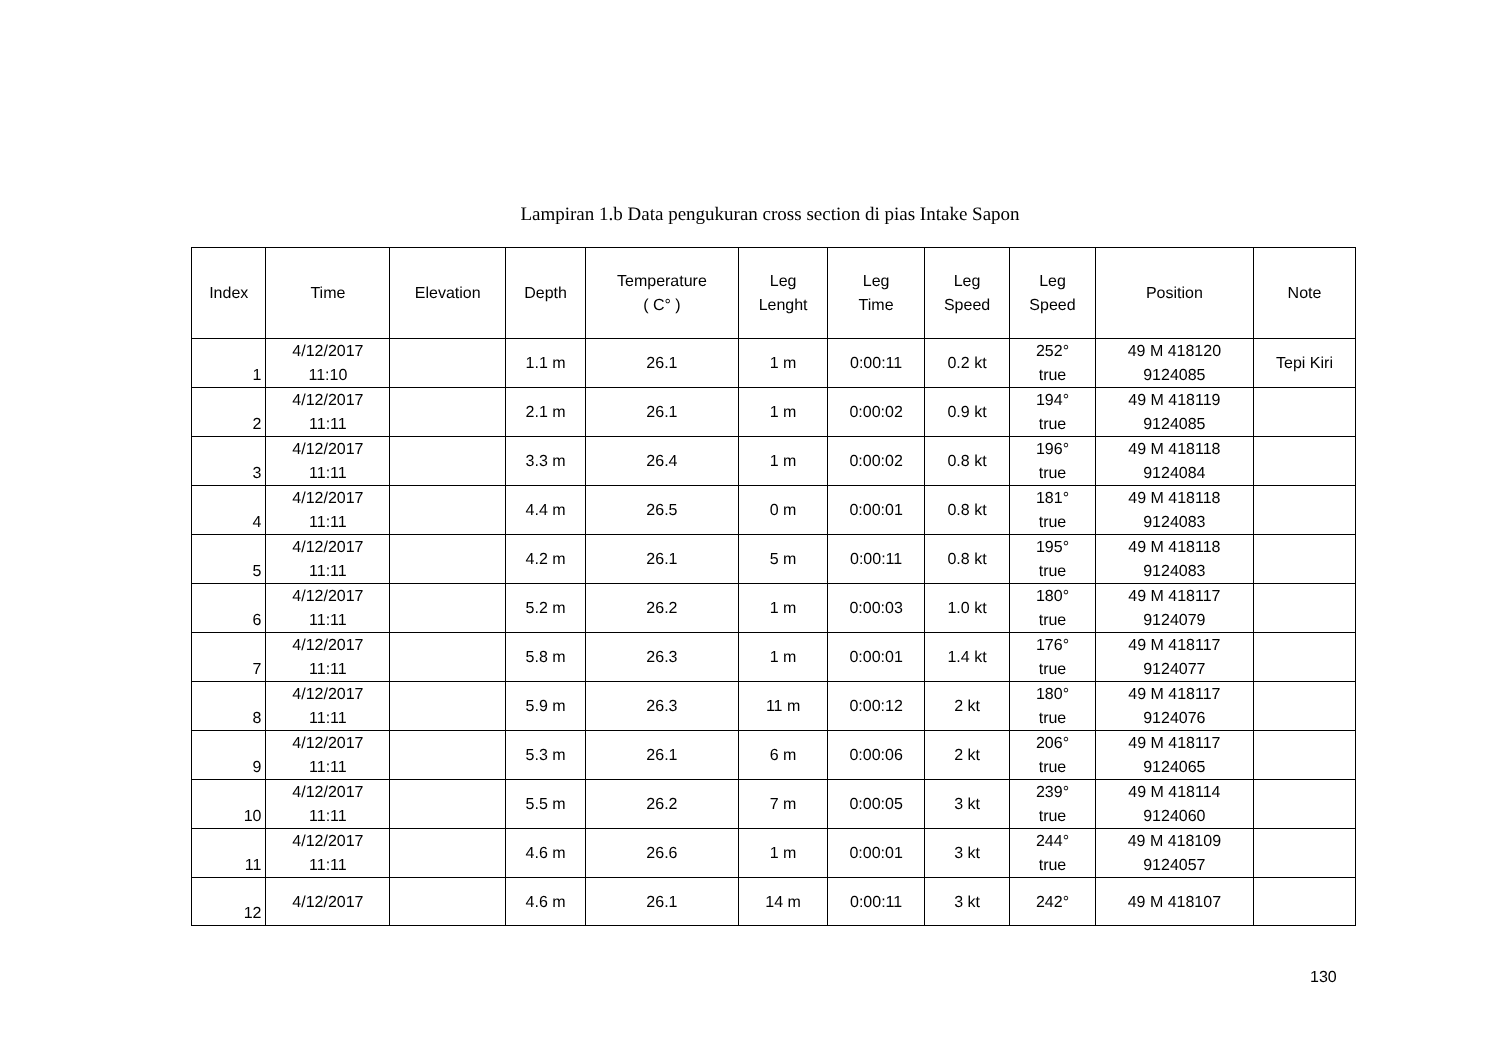Lampiran 1.b Data pengukuran cross section di pias Intake Sapon
| Index | Time | Elevation | Depth | Temperature ( C° ) | Leg Lenght | Leg Time | Leg Speed | Leg Speed | Position | Note |
| --- | --- | --- | --- | --- | --- | --- | --- | --- | --- | --- |
| 1 | 4/12/2017 11:10 | | 1.1 m | 26.1 | 1 m | 0:00:11 | 0.2 kt | 252° true | 49 M 418120 9124085 | Tepi Kiri |
| 2 | 4/12/2017 11:11 | | 2.1 m | 26.1 | 1 m | 0:00:02 | 0.9 kt | 194° true | 49 M 418119 9124085 | |
| 3 | 4/12/2017 11:11 | | 3.3 m | 26.4 | 1 m | 0:00:02 | 0.8 kt | 196° true | 49 M 418118 9124084 | |
| 4 | 4/12/2017 11:11 | | 4.4 m | 26.5 | 0 m | 0:00:01 | 0.8 kt | 181° true | 49 M 418118 9124083 | |
| 5 | 4/12/2017 11:11 | | 4.2 m | 26.1 | 5 m | 0:00:11 | 0.8 kt | 195° true | 49 M 418118 9124083 | |
| 6 | 4/12/2017 11:11 | | 5.2 m | 26.2 | 1 m | 0:00:03 | 1.0 kt | 180° true | 49 M 418117 9124079 | |
| 7 | 4/12/2017 11:11 | | 5.8 m | 26.3 | 1 m | 0:00:01 | 1.4 kt | 176° true | 49 M 418117 9124077 | |
| 8 | 4/12/2017 11:11 | | 5.9 m | 26.3 | 11 m | 0:00:12 | 2 kt | 180° true | 49 M 418117 9124076 | |
| 9 | 4/12/2017 11:11 | | 5.3 m | 26.1 | 6 m | 0:00:06 | 2 kt | 206° true | 49 M 418117 9124065 | |
| 10 | 4/12/2017 11:11 | | 5.5 m | 26.2 | 7 m | 0:00:05 | 3 kt | 239° true | 49 M 418114 9124060 | |
| 11 | 4/12/2017 11:11 | | 4.6 m | 26.6 | 1 m | 0:00:01 | 3 kt | 244° true | 49 M 418109 9124057 | |
| 12 | 4/12/2017 | | 4.6 m | 26.1 | 14 m | 0:00:11 | 3 kt | 242° | 49 M 418107 | |
130